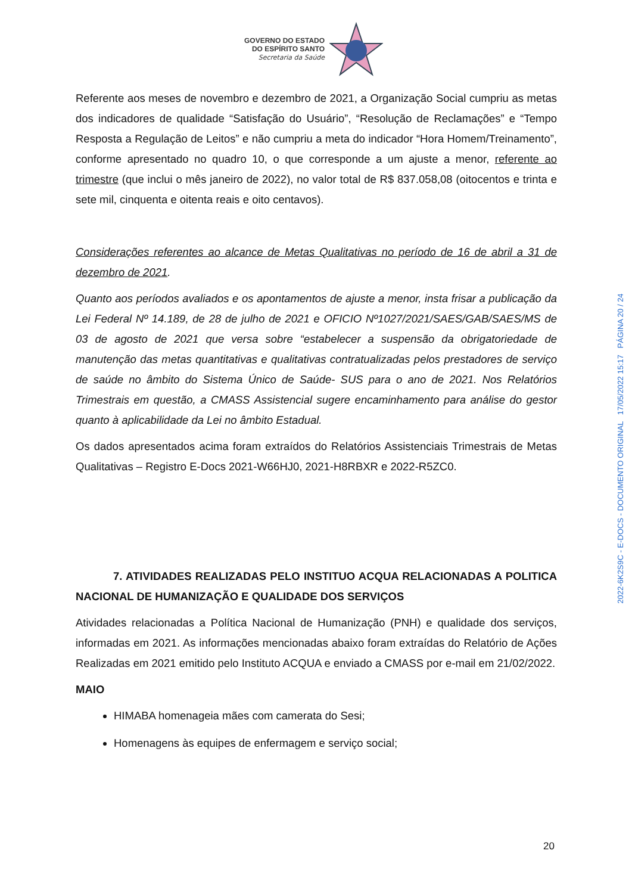GOVERNO DO ESTADO
DO ESPÍRITO SANTO
Secretaria da Saúde
Referente aos meses de novembro e dezembro de 2021, a Organização Social cumpriu as metas dos indicadores de qualidade “Satisfação do Usuário”, “Resolução de Reclamações” e “Tempo Resposta a Regulação de Leitos” e não cumpriu a meta do indicador “Hora Homem/Treinamento”, conforme apresentado no quadro 10, o que corresponde a um ajuste a menor, referente ao trimestre (que inclui o mês janeiro de 2022), no valor total de R$ 837.058,08 (oitocentos e trinta e sete mil, cinquenta e oitenta reais e oito centavos).
Considerações referentes ao alcance de Metas Qualitativas no período de 16 de abril a 31 de dezembro de 2021.
Quanto aos períodos avaliados e os apontamentos de ajuste a menor, insta frisar a publicação da Lei Federal Nº 14.189, de 28 de julho de 2021 e OFICIO Nº1027/2021/SAES/GAB/SAES/MS de 03 de agosto de 2021 que versa sobre “estabelecer a suspensão da obrigatoriedade de manutenção das metas quantitativas e qualitativas contratualizadas pelos prestadores de serviço de saúde no âmbito do Sistema Único de Saúde- SUS para o ano de 2021. Nos Relatórios Trimestrais em questão, a CMASS Assistencial sugere encaminhamento para análise do gestor quanto à aplicabilidade da Lei no âmbito Estadual.
Os dados apresentados acima foram extraídos do Relatórios Assistenciais Trimestrais de Metas Qualitativas – Registro E-Docs 2021-W66HJ0, 2021-H8RBXR e 2022-R5ZC0.
7. ATIVIDADES REALIZADAS PELO INSTITUO ACQUA RELACIONADAS A POLITICA NACIONAL DE HUMANIZAÇÃO E QUALIDADE DOS SERVIÇOS
Atividades relacionadas a Política Nacional de Humanização (PNH) e qualidade dos serviços, informadas em 2021. As informações mencionadas abaixo foram extraídas do Relatório de Ações Realizadas em 2021 emitido pelo Instituto ACQUA e enviado a CMASS por e-mail em 21/02/2022.
MAIO
HIMABA homenageia mães com camerata do Sesi;
Homenagens às equipes de enfermagem e serviço social;
20
2022-6K2S9C - E-DOCS - DOCUMENTO ORIGINAL 17/05/2022 15:17 PÁGINA 20 / 24